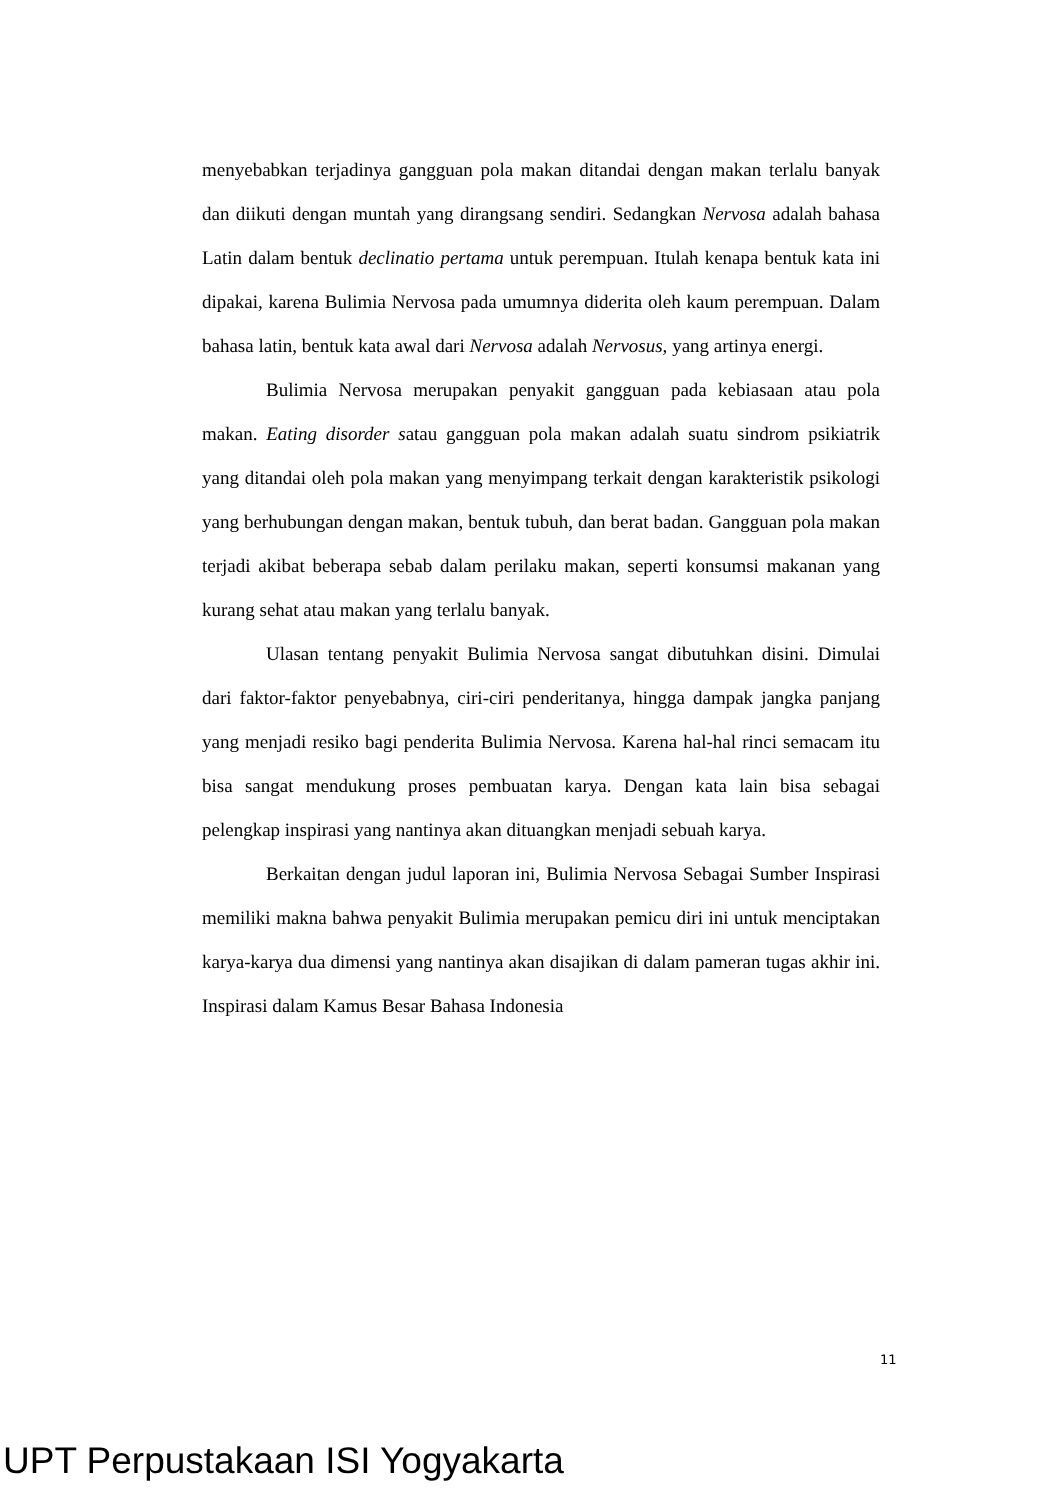menyebabkan terjadinya gangguan pola makan ditandai dengan makan terlalu banyak dan diikuti dengan muntah yang dirangsang sendiri. Sedangkan Nervosa adalah bahasa Latin dalam bentuk declinatio pertama untuk perempuan. Itulah kenapa bentuk kata ini dipakai, karena Bulimia Nervosa pada umumnya diderita oleh kaum perempuan. Dalam bahasa latin, bentuk kata awal dari Nervosa adalah Nervosus, yang artinya energi.
Bulimia Nervosa merupakan penyakit gangguan pada kebiasaan atau pola makan. Eating disorder satau gangguan pola makan adalah suatu sindrom psikiatrik yang ditandai oleh pola makan yang menyimpang terkait dengan karakteristik psikologi yang berhubungan dengan makan, bentuk tubuh, dan berat badan. Gangguan pola makan terjadi akibat beberapa sebab dalam perilaku makan, seperti konsumsi makanan yang kurang sehat atau makan yang terlalu banyak.
Ulasan tentang penyakit Bulimia Nervosa sangat dibutuhkan disini. Dimulai dari faktor-faktor penyebabnya, ciri-ciri penderitanya, hingga dampak jangka panjang yang menjadi resiko bagi penderita Bulimia Nervosa. Karena hal-hal rinci semacam itu bisa sangat mendukung proses pembuatan karya. Dengan kata lain bisa sebagai pelengkap inspirasi yang nantinya akan dituangkan menjadi sebuah karya.
Berkaitan dengan judul laporan ini, Bulimia Nervosa Sebagai Sumber Inspirasi memiliki makna bahwa penyakit Bulimia merupakan pemicu diri ini untuk menciptakan karya-karya dua dimensi yang nantinya akan disajikan di dalam pameran tugas akhir ini. Inspirasi dalam Kamus Besar Bahasa Indonesia
11
UPT Perpustakaan ISI Yogyakarta